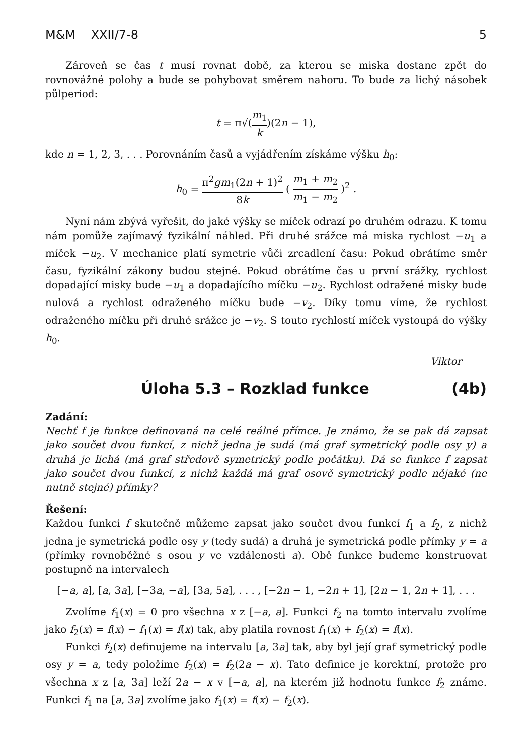M&M XXII/7-8 5
Zároveň se čas t musí rovnat době, za kterou se miska dostane zpět do rovnovážné polohy a bude se pohybovat směrem nahoru. To bude za lichý násobek půlperiod:
t = π√(m<sub>1</sub> k)(2n − 1),
kde n = 1, 2, 3, . . . Porovnáním časů a vyjádřením získáme výšku h<sub>0</sub>:
h<sub>0</sub> = π<sup>2</sup>gm<sub>1</sub>(2n + 1)<sup>2</sup> 8k ( m<sub>1</sub> + m<sub>2</sub> m<sub>1</sub> − m<sub>2</sub> )<sup>2</sup> .
Nyní nám zbývá vyřešit, do jaké výšky se míček odrazí po druhém odrazu. K tomu nám pomůže zajímavý fyzikální náhled. Při druhé srážce má miska rychlost −u<sub>1</sub> a míček −u<sub>2</sub>. V mechanice platí symetrie vůči zrcadlení času: Pokud obrátíme směr času, fyzikální zákony budou stejné. Pokud obrátíme čas u první srážky, rychlost dopadající misky bude −u<sub>1</sub> a dopadajícího míčku −u<sub>2</sub>. Rychlost odražené misky bude nulová a rychlost odraženého míčku bude −v<sub>2</sub>. Díky tomu víme, že rychlost odraženého míčku při druhé srážce je −v<sub>2</sub>. S touto rychlostí míček vystoupá do výšky h<sub>0</sub>.
Viktor
Úloha 5.3 – Rozklad funkce (4b)
Zadání:
Nechť f je funkce definovaná na celé reálné přímce. Je známo, že se pak dá zapsat jako součet dvou funkcí, z nichž jedna je sudá (má graf symetrický podle osy y) a druhá je lichá (má graf středově symetrický podle počátku). Dá se funkce f zapsat jako součet dvou funkcí, z nichž každá má graf osově symetrický podle nějaké (ne nutně stejné) přímky?
Řešení:
Každou funkci f skutečně můžeme zapsat jako součet dvou funkcí f<sub>1</sub> a f<sub>2</sub>, z nichž jedna je symetrická podle osy y (tedy sudá) a druhá je symetrická podle přímky y = a (přímky rovnoběžné s osou y ve vzdálenosti a). Obě funkce budeme konstruovat postupně na intervalech
[−a, a], [a, 3a], [−3a, −a], [3a, 5a], . . . , [−2n − 1, −2n + 1], [2n − 1, 2n + 1], . . .
Zvolíme f<sub>1</sub>(x) = 0 pro všechna x z [−a, a]. Funkci f<sub>2</sub> na tomto intervalu zvolíme jako f<sub>2</sub>(x) = f(x) − f<sub>1</sub>(x) = f(x) tak, aby platila rovnost f<sub>1</sub>(x) + f<sub>2</sub>(x) = f(x).
Funkci f<sub>2</sub>(x) definujeme na intervalu [a, 3a] tak, aby byl její graf symetrický podle osy y = a, tedy položíme f<sub>2</sub>(x) = f<sub>2</sub>(2a − x). Tato definice je korektní, protože pro všechna x z [a, 3a] leží 2a − x v [−a, a], na kterém již hodnotu funkce f<sub>2</sub> známe. Funkci f<sub>1</sub> na [a, 3a] zvolíme jako f<sub>1</sub>(x) = f(x) − f<sub>2</sub>(x).